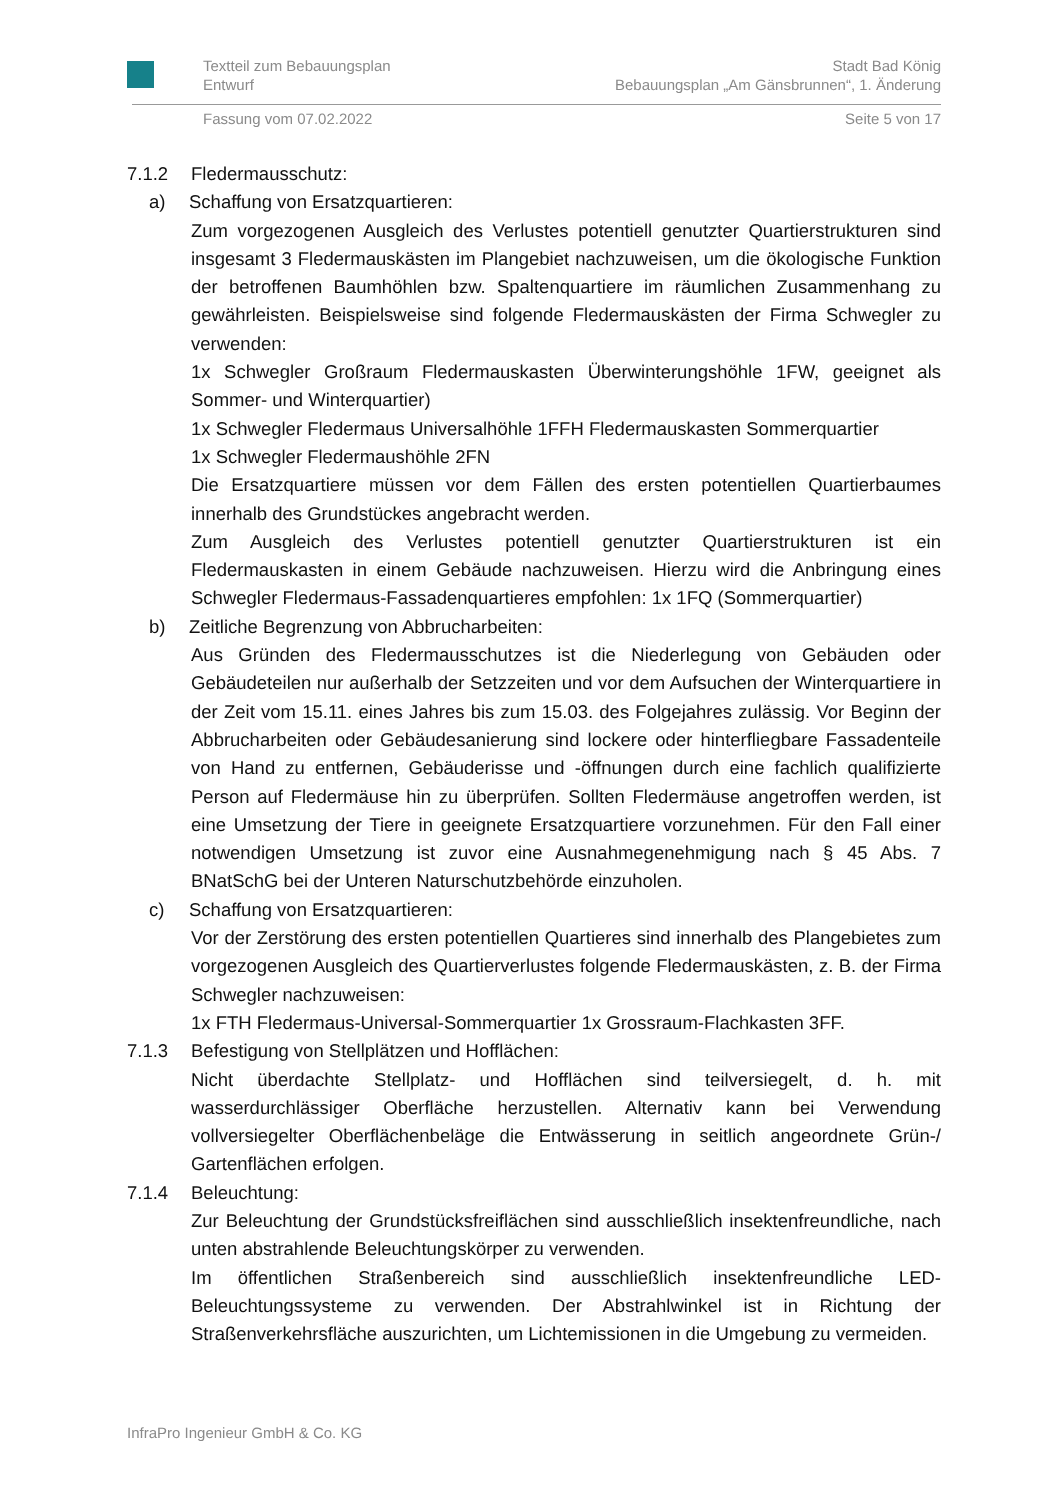Textteil zum Bebauungsplan
Entwurf Stadt Bad König
Bebauungsplan „Am Gänsbrunnen“, 1. Änderung
Fassung vom 07.02.2022 Seite 5 von 17
7.1.2 Fledermausschutz:
a) Schaffung von Ersatzquartieren:
Zum vorgezogenen Ausgleich des Verlustes potentiell genutzter Quartierstrukturen sind insgesamt 3 Fledermauskästen im Plangebiet nachzuweisen, um die ökologische Funktion der betroffenen Baumhöhlen bzw. Spaltenquartiere im räumlichen Zusammenhang zu gewährleisten. Beispielsweise sind folgende Fledermauskästen der Firma Schwegler zu verwenden:
1x Schwegler Großraum Fledermauskasten Überwinterungshöhle 1FW, geeignet als Sommer- und Winterquartier)
1x Schwegler Fledermaus Universalhöhle 1FFH Fledermauskasten Sommerquartier
1x Schwegler Fledermaushöhle 2FN
Die Ersatzquartiere müssen vor dem Fällen des ersten potentiellen Quartierbaumes innerhalb des Grundstückes angebracht werden.
Zum Ausgleich des Verlustes potentiell genutzter Quartierstrukturen ist ein Fledermauskasten in einem Gebäude nachzuweisen. Hierzu wird die Anbringung eines Schwegler Fledermaus-Fassadenquartieres empfohlen: 1x 1FQ (Sommerquartier)
b) Zeitliche Begrenzung von Abbrucharbeiten:
Aus Gründen des Fledermausschutzes ist die Niederlegung von Gebäuden oder Gebäudeteilen nur außerhalb der Setzzeiten und vor dem Aufsuchen der Winterquartiere in der Zeit vom 15.11. eines Jahres bis zum 15.03. des Folgejahres zulässig. Vor Beginn der Abbrucharbeiten oder Gebäudesanierung sind lockere oder hinterfliegbare Fassadenteile von Hand zu entfernen, Gebäuderisse und -öffnungen durch eine fachlich qualifizierte Person auf Fledermäuse hin zu überprüfen. Sollten Fledermäuse angetroffen werden, ist eine Umsetzung der Tiere in geeignete Ersatzquartiere vorzunehmen. Für den Fall einer notwendigen Umsetzung ist zuvor eine Ausnahmegenehmigung nach § 45 Abs. 7 BNatSchG bei der Unteren Naturschutzbehörde einzuholen.
c) Schaffung von Ersatzquartieren:
Vor der Zerstörung des ersten potentiellen Quartieres sind innerhalb des Plangebietes zum vorgezogenen Ausgleich des Quartierverlustes folgende Fledermauskästen, z. B. der Firma Schwegler nachzuweisen:
1x FTH Fledermaus-Universal-Sommerquartier 1x Grossraum-Flachkasten 3FF.
7.1.3 Befestigung von Stellplätzen und Hofflächen:
Nicht überdachte Stellplatz- und Hofflächen sind teilversiegelt, d. h. mit wasserdurchlässiger Oberfläche herzustellen. Alternativ kann bei Verwendung vollversiegelter Oberflächenbeläge die Entwässerung in seitlich angeordnete Grün-/ Gartenflächen erfolgen.
7.1.4 Beleuchtung:
Zur Beleuchtung der Grundstücksfreiflächen sind ausschließlich insektenfreundliche, nach unten abstrahlende Beleuchtungskörper zu verwenden.
Im öffentlichen Straßenbereich sind ausschließlich insektenfreundliche LED-Beleuchtungssysteme zu verwenden. Der Abstrahlwinkel ist in Richtung der Straßenverkehrsfläche auszurichten, um Lichtemissionen in die Umgebung zu vermeiden.
InfraPro Ingenieur GmbH & Co. KG